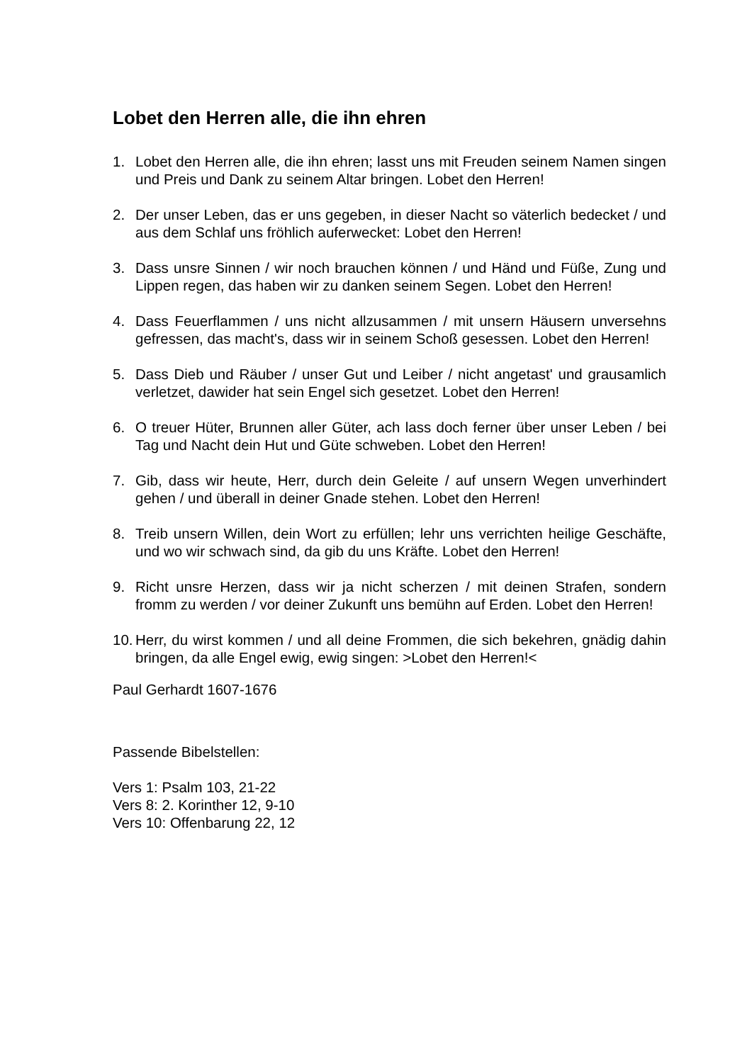Lobet den Herren alle, die ihn ehren
1. Lobet den Herren alle, die ihn ehren; lasst uns mit Freuden seinem Namen singen und Preis und Dank zu seinem Altar bringen. Lobet den Herren!
2. Der unser Leben, das er uns gegeben, in dieser Nacht so väterlich bedecket / und aus dem Schlaf uns fröhlich auferwecket: Lobet den Herren!
3. Dass unsre Sinnen / wir noch brauchen können / und Händ und Füße, Zung und Lippen regen, das haben wir zu danken seinem Segen. Lobet den Herren!
4. Dass Feuerflammen / uns nicht allzusammen / mit unsern Häusern unversehns gefressen, das macht's, dass wir in seinem Schoß gesessen. Lobet den Herren!
5. Dass Dieb und Räuber / unser Gut und Leiber / nicht angetast' und grausamlich verletzet, dawider hat sein Engel sich gesetzet. Lobet den Herren!
6. O treuer Hüter, Brunnen aller Güter, ach lass doch ferner über unser Leben / bei Tag und Nacht dein Hut und Güte schweben. Lobet den Herren!
7. Gib, dass wir heute, Herr, durch dein Geleite / auf unsern Wegen unverhindert gehen / und überall in deiner Gnade stehen. Lobet den Herren!
8. Treib unsern Willen, dein Wort zu erfüllen; lehr uns verrichten heilige Geschäfte, und wo wir schwach sind, da gib du uns Kräfte. Lobet den Herren!
9. Richt unsre Herzen, dass wir ja nicht scherzen / mit deinen Strafen, sondern fromm zu werden / vor deiner Zukunft uns bemühn auf Erden. Lobet den Herren!
10. Herr, du wirst kommen / und all deine Frommen, die sich bekehren, gnädig dahin bringen, da alle Engel ewig, ewig singen: >Lobet den Herren!<
Paul Gerhardt 1607-1676
Passende Bibelstellen:
Vers 1: Psalm 103, 21-22
Vers 8: 2. Korinther 12, 9-10
Vers 10: Offenbarung 22, 12